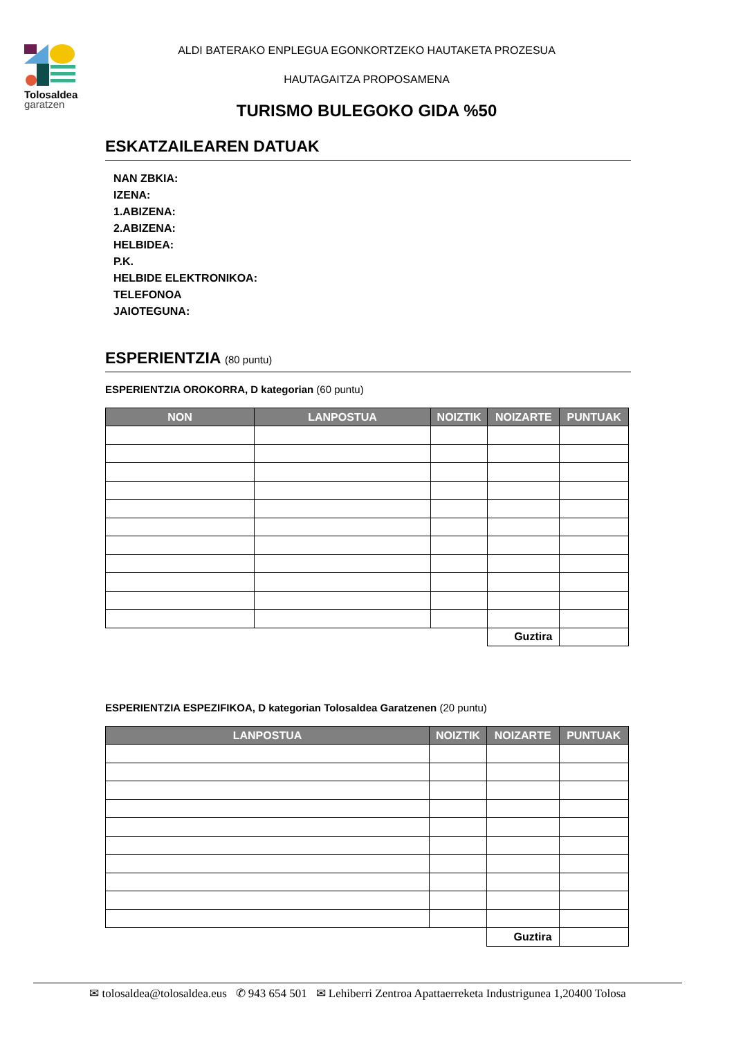Tolosaldea
garatzen
ALDI BATERAKO ENPLEGUA EGONKORTZEKO HAUTAKETA PROZESUA
HAUTAGAITZA PROPOSAMENA
TURISMO BULEGOKO GIDA %50
ESKATZAILEAREN DATUAK
NAN ZBKIA:
IZENA:
1.ABIZENA:
2.ABIZENA:
HELBIDEA:
P.K.
HELBIDE ELEKTRONIKOA:
TELEFONOA
JAIOTEGUNA:
ESPERIENTZIA (80 puntu)
ESPERIENTZIA OROKORRA, D kategorian (60 puntu)
| NON | LANPOSTUA | NOIZTIK | NOIZARTE | PUNTUAK |
| --- | --- | --- | --- | --- |
| | | | Guztira | |
ESPERIENTZIA ESPEZIFIKOA, D kategorian Tolosaldea Garatzenen (20 puntu)
| LANPOSTUA | NOIZTIK | NOIZARTE | PUNTUAK |
| --- | --- | --- | --- |
| | | Guztira | |
✉ tolosaldea@tolosaldea.eus ✆ 943 654 501 ✉ Lehiberri Zentroa Apattaerreketa Industrigunea 1,20400 Tolosa